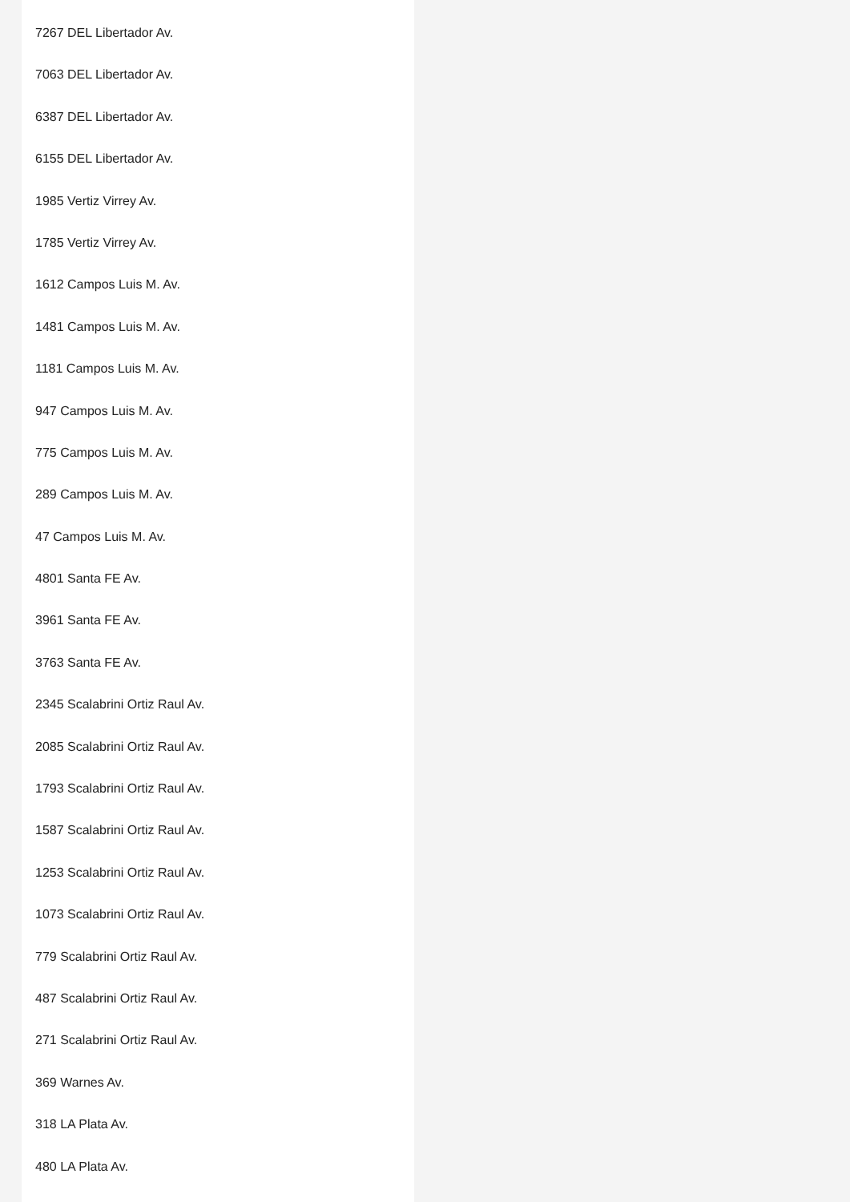7267 DEL Libertador Av.
7063 DEL Libertador Av.
6387 DEL Libertador Av.
6155 DEL Libertador Av.
1985 Vertiz Virrey Av.
1785 Vertiz Virrey Av.
1612 Campos Luis M. Av.
1481 Campos Luis M. Av.
1181 Campos Luis M. Av.
947 Campos Luis M. Av.
775 Campos Luis M. Av.
289 Campos Luis M. Av.
47 Campos Luis M. Av.
4801 Santa FE Av.
3961 Santa FE Av.
3763 Santa FE Av.
2345 Scalabrini Ortiz Raul Av.
2085 Scalabrini Ortiz Raul Av.
1793 Scalabrini Ortiz Raul Av.
1587 Scalabrini Ortiz Raul Av.
1253 Scalabrini Ortiz Raul Av.
1073 Scalabrini Ortiz Raul Av.
779 Scalabrini Ortiz Raul Av.
487 Scalabrini Ortiz Raul Av.
271 Scalabrini Ortiz Raul Av.
369 Warnes Av.
318 LA Plata Av.
480 LA Plata Av.